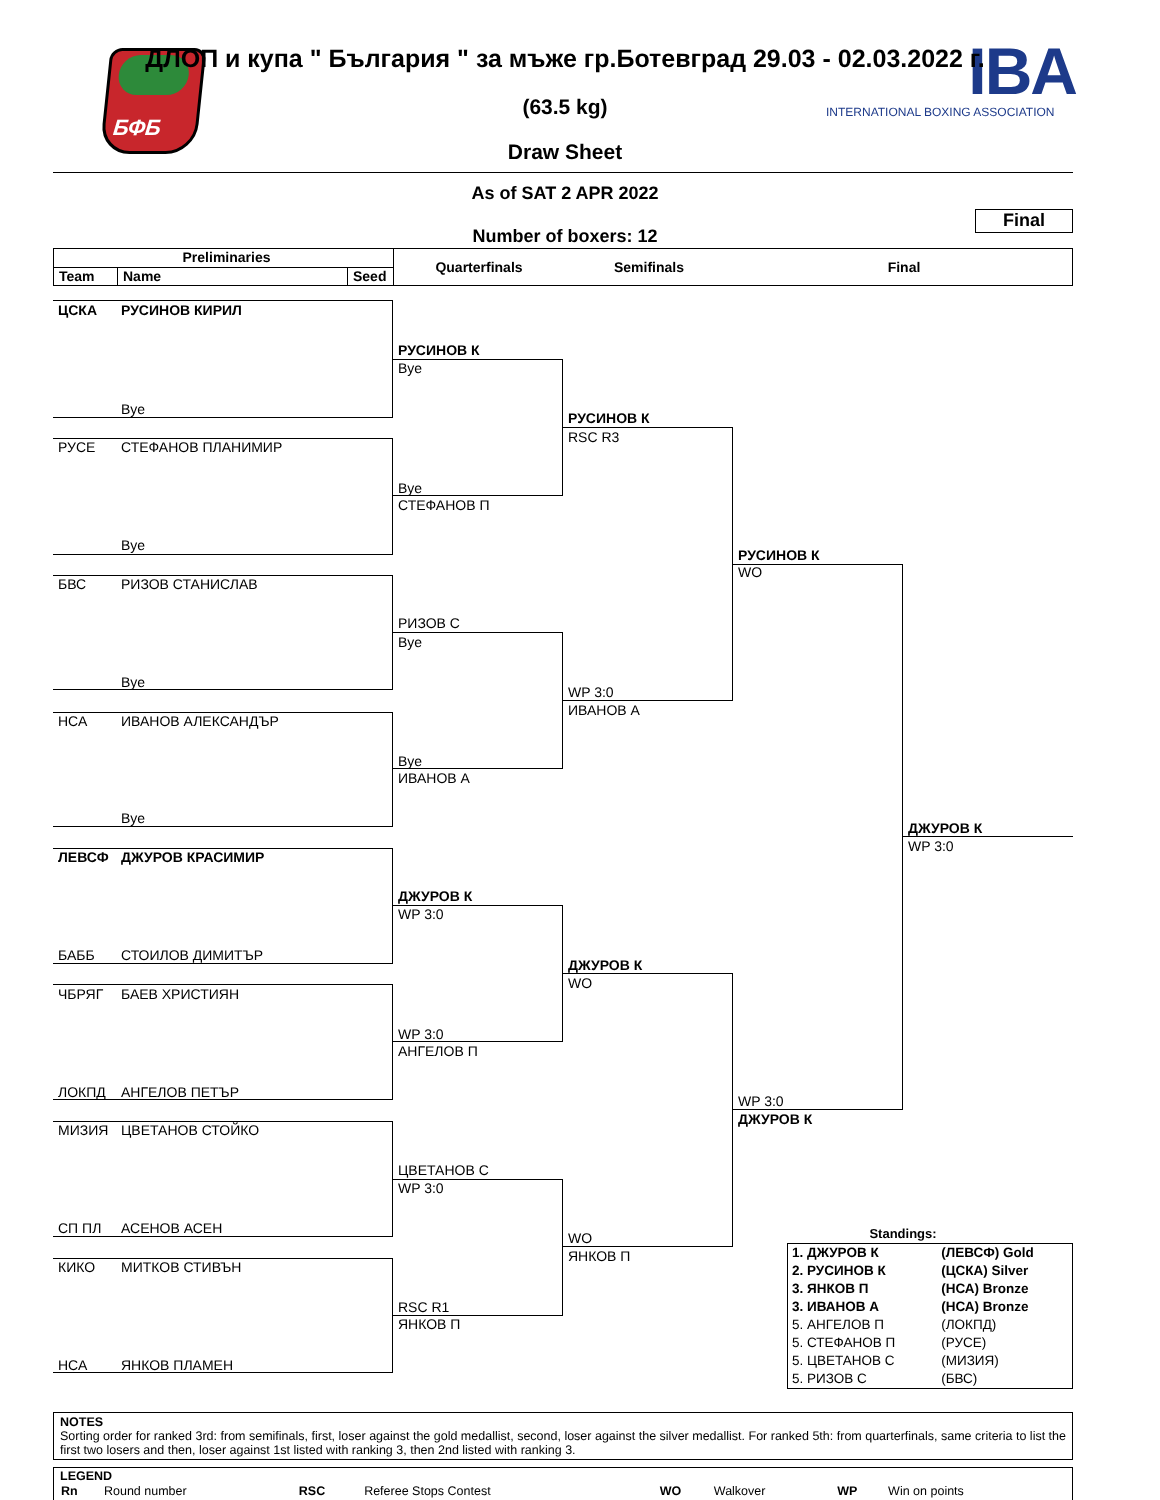БФБ
IBA
INTERNATIONAL BOXING ASSOCIATION
ДЛОП и купа " България " за мъже гр.Ботевград 29.03 - 02.03.2022 г.
(63.5 kg)
Draw Sheet
As of SAT 2 APR 2022
Final
Number of boxers: 12
Preliminaries
Team
Name
Seed
Quarterfinals
Semifinals
Final
ЦСКА РУСИНОВ КИРИЛ
РУСИНОВ К
Bye
Bye
РУСИНОВ К
RSC R3
РУСЕ СТЕФАНОВ ПЛАНИМИР
Bye
СТЕФАНОВ П
Bye
РУСИНОВ К
WO
БВС РИЗОВ СТАНИСЛАВ
РИЗОВ С
Bye
Bye
WP 3:0
ИВАНОВ А
НСА ИВАНОВ АЛЕКСАНДЪР
Bye
ИВАНОВ А
Bye
ДЖУРОВ К
WP 3:0
ЛЕВСФ ДЖУРОВ КРАСИМИР
ДЖУРОВ К
WP 3:0
БАББ СТОИЛОВ ДИМИТЪР
ДЖУРОВ К
WO
ЧБРЯГ БАЕВ ХРИСТИЯН
WP 3:0
АНГЕЛОВ П
ЛОКПД АНГЕЛОВ ПЕТЪР
WP 3:0
ДЖУРОВ К
МИЗИЯ ЦВЕТАНОВ СТОЙКО
ЦВЕТАНОВ С
WP 3:0
СП ПЛ АСЕНОВ АСЕН
WO
ЯНКОВ П
КИКО МИТКОВ СТИВЪН
RSC R1
ЯНКОВ П
НСА ЯНКОВ ПЛАМЕН
Standings:
| 1. ДЖУРОВ К | (ЛЕВСФ) Gold |
| 2. РУСИНОВ К | (ЦСКА) Silver |
| 3. ЯНКОВ П | (НСА) Bronze |
| 3. ИВАНОВ А | (НСА) Bronze |
| 5. АНГЕЛОВ П | (ЛОКПД) |
| 5. СТЕФАНОВ П | (РУСЕ) |
| 5. ЦВЕТАНОВ С | (МИЗИЯ) |
| 5. РИЗОВ С | (БВС) |
NOTES
Sorting order for ranked 3rd: from semifinals, first, loser against the gold medallist, second, loser against the silver medallist. For ranked 5th: from quarterfinals, same criteria to list the first two losers and then, loser against 1st listed with ranking 3, then 2nd listed with ranking 3.
LEGEND
| Rn | Round number | RSC | Referee Stops Contest | WO | Walkover | WP | Win on points |